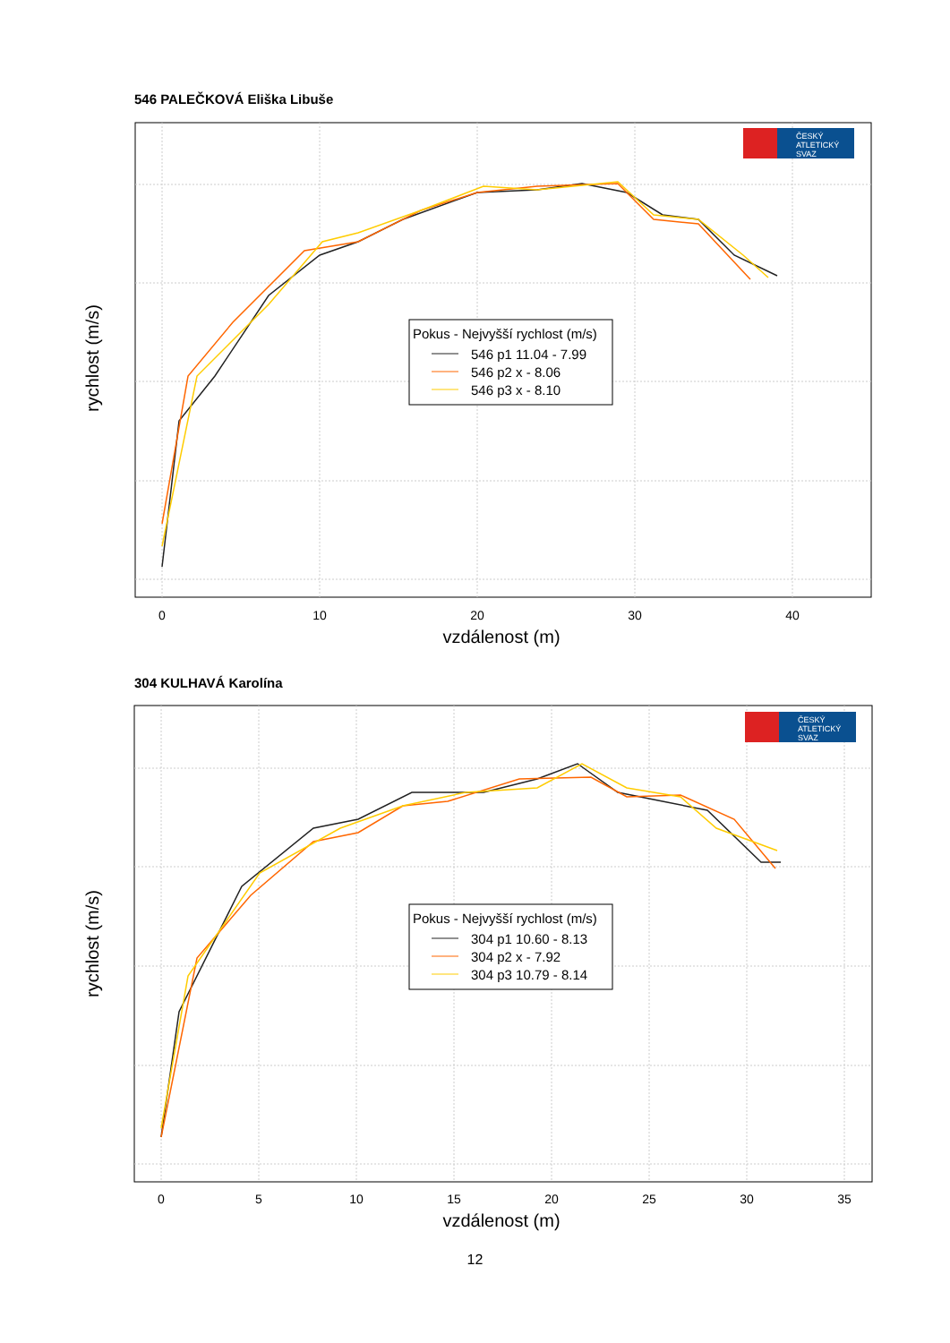546 PALEČKOVÁ Eliška Libuše
0
10
20
30
40
vzdálenost (m)
rychlost (m/s)
Pokus - Nejvyšší rychlost (m/s)
546 p1 11.04 - 7.99
546 p2 x - 8.06
546 p3 x - 8.10
ČESKÝ
ATLETICKÝ
SVAZ
304 KULHAVÁ Karolína
0
5
10
15
20
25
30
35
vzdálenost (m)
rychlost (m/s)
Pokus - Nejvyšší rychlost (m/s)
304 p1 10.60 - 8.13
304 p2 x - 7.92
304 p3 10.79 - 8.14
ČESKÝ
ATLETICKÝ
SVAZ
12